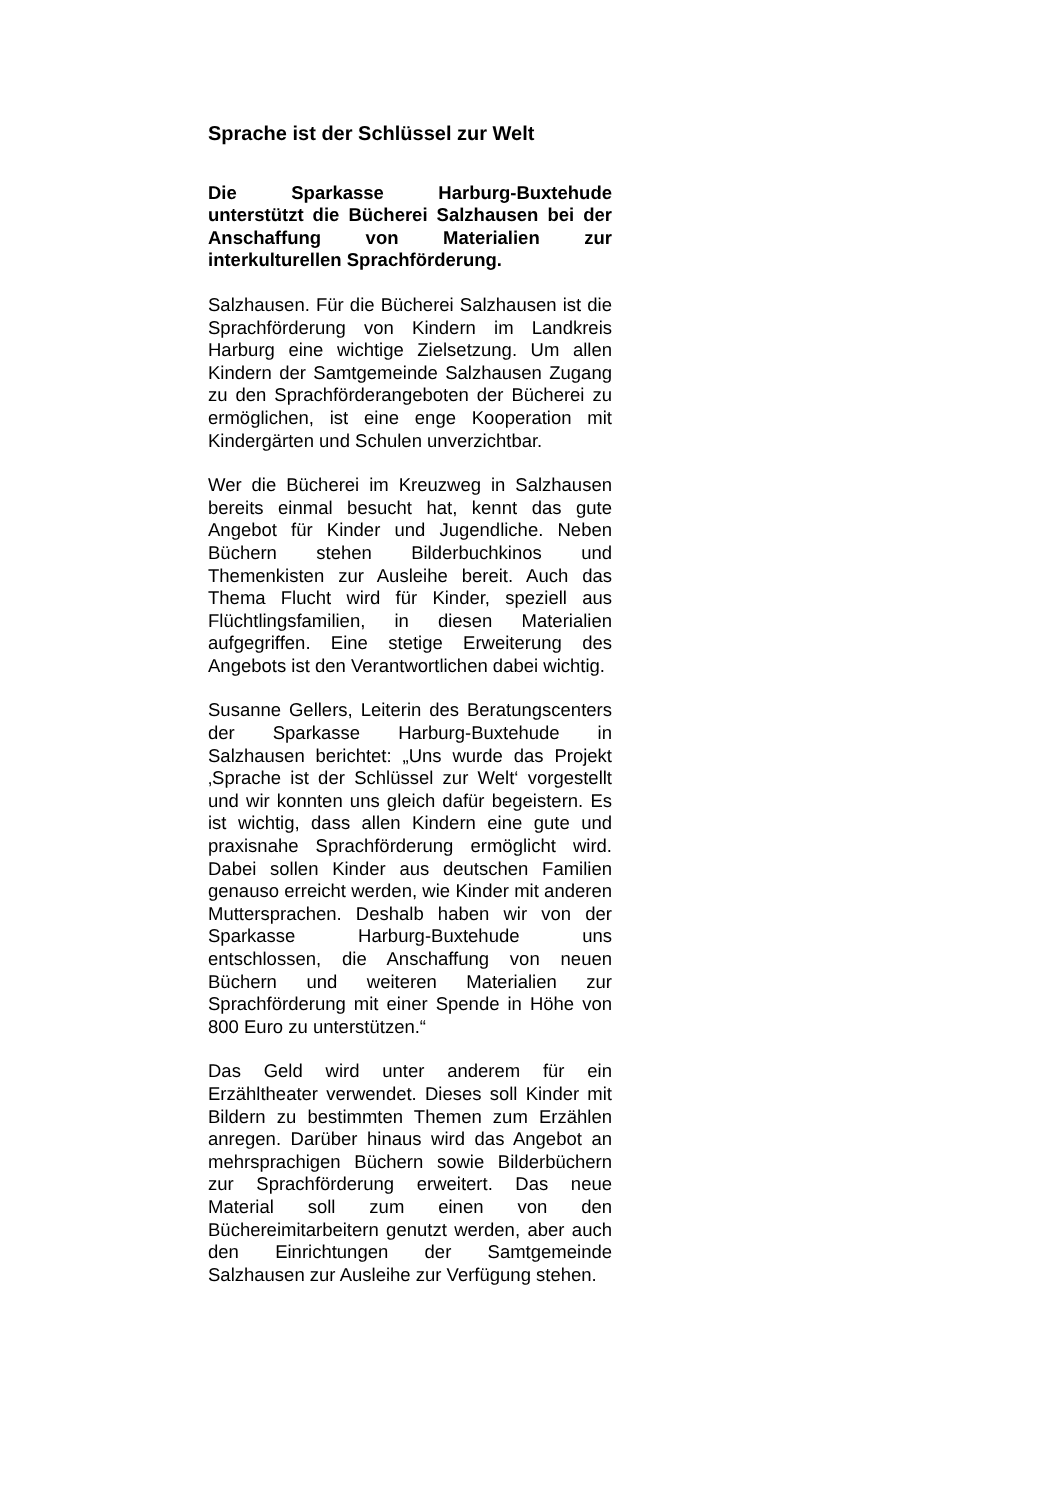Sprache ist der Schlüssel zur Welt
Die Sparkasse Harburg-Buxtehude unterstützt die Bücherei Salzhausen bei der Anschaffung von Materialien zur interkulturellen Sprachförderung.
Salzhausen. Für die Bücherei Salzhausen ist die Sprachförderung von Kindern im Landkreis Harburg eine wichtige Zielsetzung. Um allen Kindern der Samtgemeinde Salzhausen Zugang zu den Sprachförderangeboten der Bücherei zu ermöglichen, ist eine enge Kooperation mit Kindergärten und Schulen unverzichtbar.
Wer die Bücherei im Kreuzweg in Salzhausen bereits einmal besucht hat, kennt das gute Angebot für Kinder und Jugendliche. Neben Büchern stehen Bilderbuchkinos und Themenkisten zur Ausleihe bereit. Auch das Thema Flucht wird für Kinder, speziell aus Flüchtlingsfamilien, in diesen Materialien aufgegriffen. Eine stetige Erweiterung des Angebots ist den Verantwortlichen dabei wichtig.
Susanne Gellers, Leiterin des Beratungscenters der Sparkasse Harburg-Buxtehude in Salzhausen berichtet: „Uns wurde das Projekt ‚Sprache ist der Schlüssel zur Welt‘ vorgestellt und wir konnten uns gleich dafür begeistern. Es ist wichtig, dass allen Kindern eine gute und praxisnahe Sprachförderung ermöglicht wird. Dabei sollen Kinder aus deutschen Familien genauso erreicht werden, wie Kinder mit anderen Muttersprachen. Deshalb haben wir von der Sparkasse Harburg-Buxtehude uns entschlossen, die Anschaffung von neuen Büchern und weiteren Materialien zur Sprachförderung mit einer Spende in Höhe von 800 Euro zu unterstützen.“
Das Geld wird unter anderem für ein Erzähltheater verwendet. Dieses soll Kinder mit Bildern zu bestimmten Themen zum Erzählen anregen. Darüber hinaus wird das Angebot an mehrsprachigen Büchern sowie Bilderbüchern zur Sprachförderung erweitert. Das neue Material soll zum einen von den Büchereimitarbeitern genutzt werden, aber auch den Einrichtungen der Samtgemeinde Salzhausen zur Ausleihe zur Verfügung stehen.